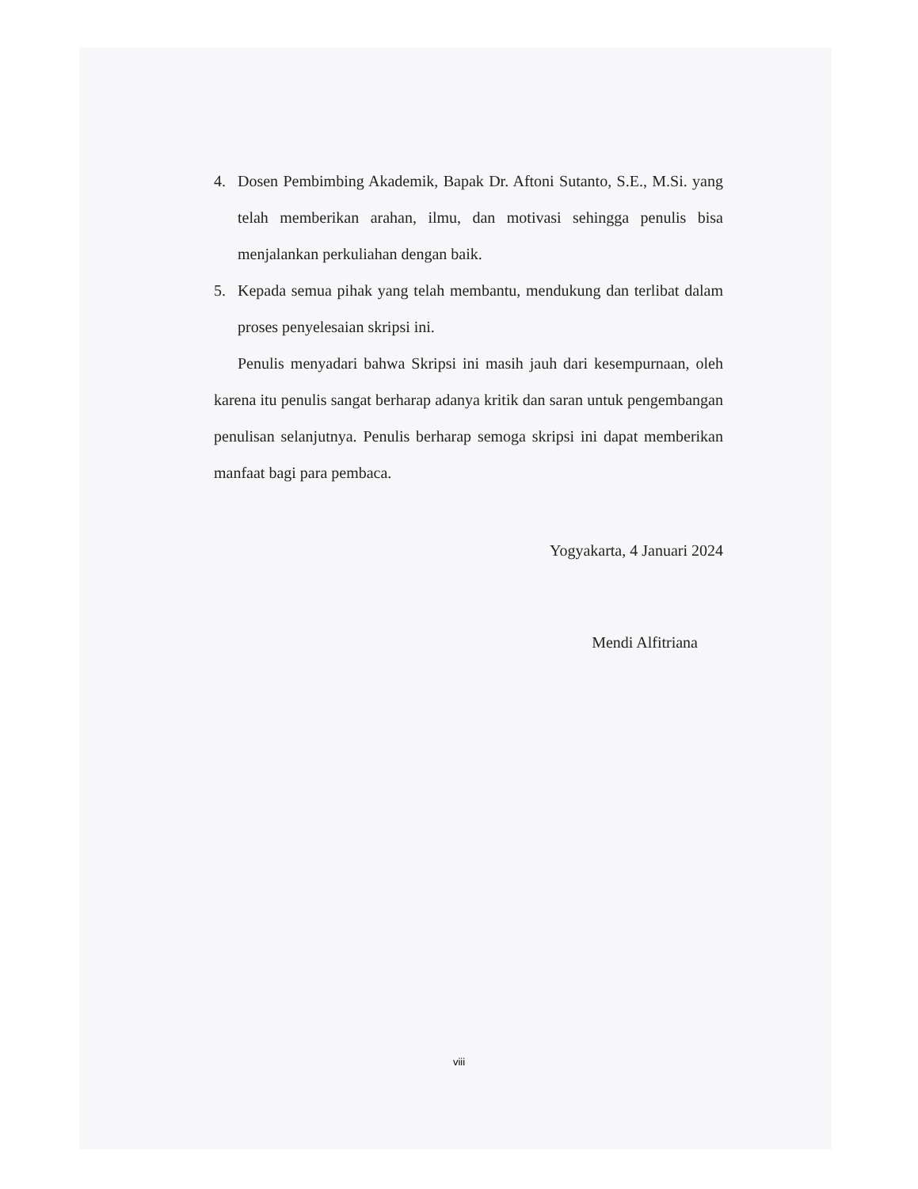4. Dosen Pembimbing Akademik, Bapak Dr. Aftoni Sutanto, S.E., M.Si. yang telah memberikan arahan, ilmu, dan motivasi sehingga penulis bisa menjalankan perkuliahan dengan baik.
5. Kepada semua pihak yang telah membantu, mendukung dan terlibat dalam proses penyelesaian skripsi ini.
Penulis menyadari bahwa Skripsi ini masih jauh dari kesempurnaan, oleh karena itu penulis sangat berharap adanya kritik dan saran untuk pengembangan penulisan selanjutnya. Penulis berharap semoga skripsi ini dapat memberikan manfaat bagi para pembaca.
Yogyakarta, 4 Januari 2024
Mendi Alfitriana
viii